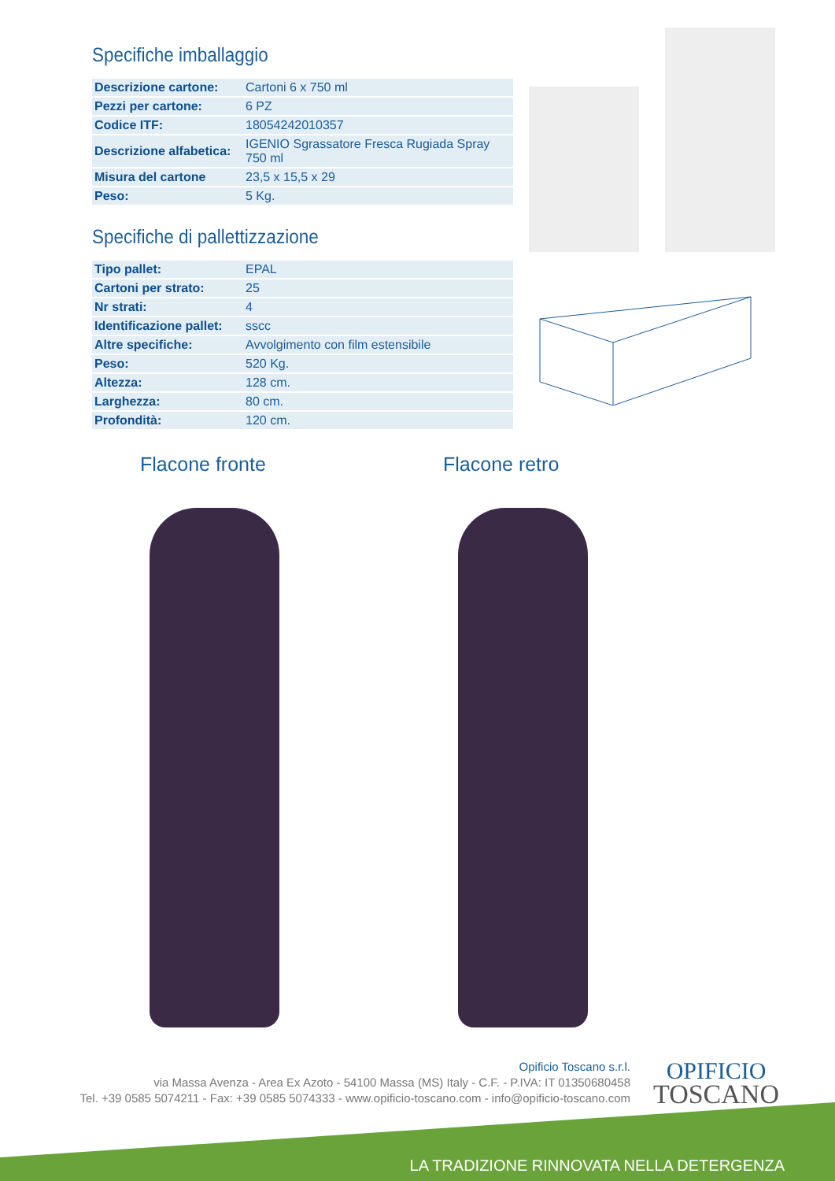Specifiche imballaggio
| Descrizione cartone: | Cartoni 6 x 750 ml |
| Pezzi per cartone: | 6 PZ |
| Codice ITF: | 18054242010357 |
| Descrizione alfabetica: | IGENIO Sgrassatore Fresca Rugiada Spray 750 ml |
| Misura del cartone | 23,5 x 15,5 x 29 |
| Peso: | 5 Kg. |
Specifiche di pallettizzazione
| Tipo pallet: | EPAL |
| Cartoni per strato: | 25 |
| Nr strati: | 4 |
| Identificazione pallet: | sscc |
| Altre specifiche: | Avvolgimento con film estensibile |
| Peso: | 520 Kg. |
| Altezza: | 128 cm. |
| Larghezza: | 80 cm. |
| Profondità: | 120 cm. |
Flacone fronte Flacone retro
Opificio Toscano s.r.l.
via Massa Avenza - Area Ex Azoto - 54100 Massa (MS) Italy - C.F. - P.IVA: IT 01350680458
Tel. +39 0585 5074211 - Fax: +39 0585 5074333 - www.opificio-toscano.com - info@opificio-toscano.com
OPIFICIO
TOSCANO
LA TRADIZIONE RINNOVATA NELLA DETERGENZA